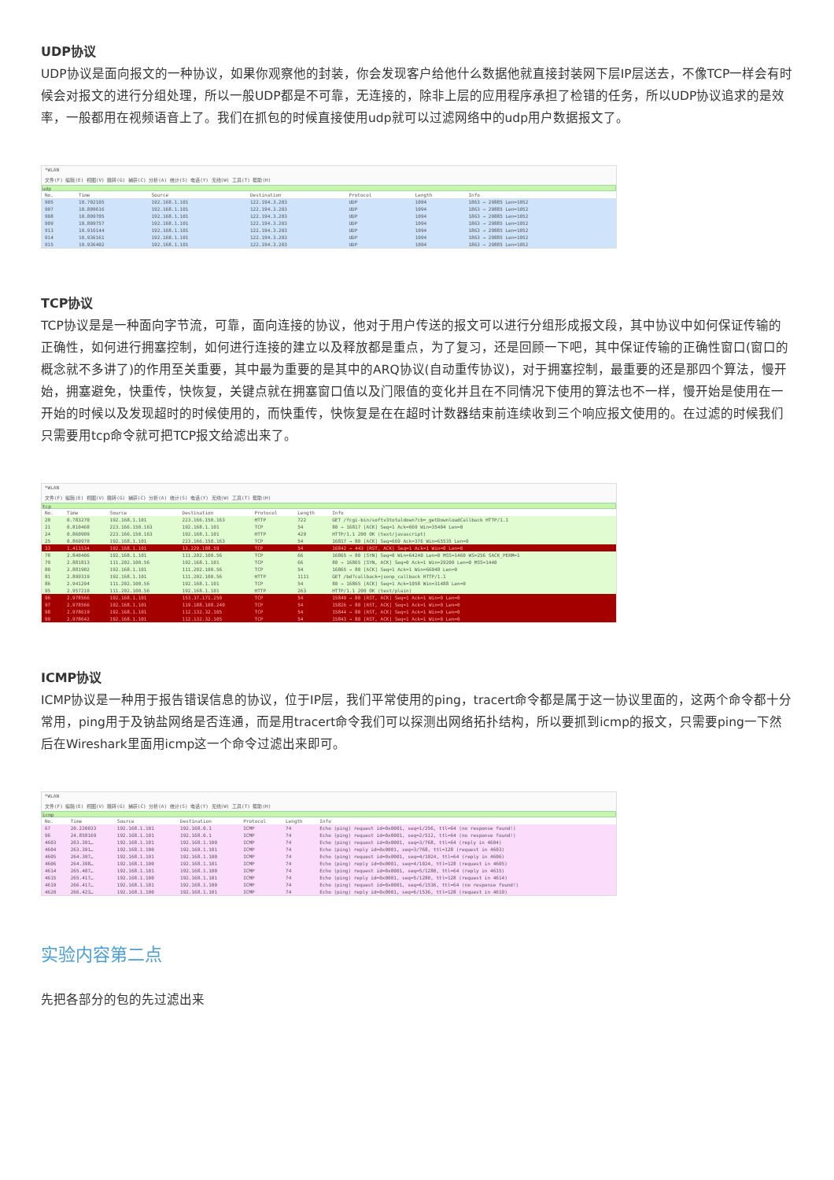UDP协议
UDP协议是面向报文的一种协议，如果你观察他的封装，你会发现客户给他什么数据他就直接封装网下层IP层送去，不像TCP一样会有时候会对报文的进行分组处理，所以一般UDP都是不可靠，无连接的，除非上层的应用程序承担了检错的任务，所以UDP协议追求的是效率，一般都用在视频语音上了。我们在抓包的时候直接使用udp就可以过滤网络中的udp用户数据报文了。
*WLAN
文件(F) 编辑(E) 视图(V) 跳转(G) 捕获(C) 分析(A) 统计(S) 电话(Y) 无线(W) 工具(T) 帮助(H)
udp
| No. | Time | Source | Destination | Protocol | Length | Info |
| --- | --- | --- | --- | --- | --- | --- |
| 905 | 10.702105 | 192.168.1.101 | 122.194.3.203 | UDP | 1094 | 1863 → 29885 Len=1052 |
| 907 | 10.809616 | 192.168.1.101 | 122.194.3.203 | UDP | 1094 | 1863 → 29885 Len=1052 |
| 908 | 10.809705 | 192.168.1.101 | 122.194.3.203 | UDP | 1094 | 1863 → 29885 Len=1052 |
| 909 | 10.809757 | 192.168.1.101 | 122.194.3.203 | UDP | 1094 | 1863 → 29885 Len=1052 |
| 913 | 10.916144 | 192.168.1.101 | 122.194.3.203 | UDP | 1094 | 1863 → 29885 Len=1052 |
| 914 | 10.936161 | 192.168.1.101 | 122.194.3.203 | UDP | 1094 | 1863 → 29885 Len=1052 |
| 915 | 10.936492 | 192.168.1.101 | 122.194.3.203 | UDP | 1094 | 1863 → 29885 Len=1052 |
TCP协议
TCP协议是是一种面向字节流，可靠，面向连接的协议，他对于用户传送的报文可以进行分组形成报文段，其中协议中如何保证传输的正确性，如何进行拥塞控制，如何进行连接的建立以及释放都是重点，为了复习，还是回顾一下吧，其中保证传输的正确性窗口(窗口的概念就不多讲了)的作用至关重要，其中最为重要的是其中的ARQ协议(自动重传协议)，对于拥塞控制，最重要的还是那四个算法，慢开始，拥塞避免，快重传，快恢复，关键点就在拥塞窗口值以及门限值的变化并且在不同情况下使用的算法也不一样，慢开始是使用在一开始的时候以及发现超时的时候使用的，而快重传，快恢复是在在超时计数器结束前连续收到三个响应报文使用的。在过滤的时候我们只需要用tcp命令就可把TCP报文给滤出来了。
*WLAN
文件(F) 编辑(E) 视图(V) 跳转(G) 捕获(C) 分析(A) 统计(S) 电话(Y) 无线(W) 工具(T) 帮助(H)
tcp
| No. | Time | Source | Destination | Protocol | Length | Info |
| --- | --- | --- | --- | --- | --- | --- |
| 20 | 0.783270 | 192.168.1.101 | 223.166.150.163 | HTTP | 722 | GET /fcgi-bin/softv3totaldown?cb=_getDownloadCallback HTTP/1.1 |
| 21 | 0.810468 | 223.166.150.163 | 192.168.1.101 | TCP | 54 | 80 → 16817 [ACK] Seq=1 Ack=669 Win=35404 Len=0 |
| 24 | 0.860909 | 223.166.150.163 | 192.168.1.101 | HTTP | 429 | HTTP/1.1 200 OK (text/javascript) |
| 25 | 0.860970 | 192.168.1.101 | 223.166.150.163 | TCP | 54 | 16817 → 80 [ACK] Seq=669 Ack=376 Win=65535 Len=0 |
| 33 | 1.411534 | 192.168.1.101 | 13.229.188.59 | TCP | 54 | 16842 → 443 [RST, ACK] Seq=1 Ack=1 Win=0 Len=0 |
| 78 | 2.840406 | 192.168.1.101 | 111.202.100.56 | TCP | 66 | 16865 → 80 [SYN] Seq=0 Win=64240 Len=0 MSS=1460 WS=256 SACK_PERM=1 |
| 79 | 2.881813 | 111.202.100.56 | 192.168.1.101 | TCP | 66 | 80 → 16865 [SYN, ACK] Seq=0 Ack=1 Win=29200 Len=0 MSS=1440 |
| 80 | 2.881902 | 192.168.1.101 | 111.202.100.56 | TCP | 54 | 16865 → 80 [ACK] Seq=1 Ack=1 Win=66048 Len=0 |
| 81 | 2.899319 | 192.168.1.101 | 111.202.100.56 | HTTP | 1111 | GET /bd?callback=jsonp_callback HTTP/1.1 |
| 86 | 2.941294 | 111.202.100.56 | 192.168.1.101 | TCP | 54 | 80 → 16865 [ACK] Seq=1 Ack=1058 Win=31488 Len=0 |
| 95 | 2.957210 | 111.202.100.56 | 192.168.1.101 | HTTP | 263 | HTTP/1.1 200 OK (text/plain) |
| 96 | 2.978566 | 192.168.1.101 | 153.37.171.250 | TCP | 54 | 15849 → 80 [RST, ACK] Seq=1 Ack=1 Win=0 Len=0 |
| 97 | 2.978566 | 192.168.1.101 | 119.188.108.240 | TCP | 54 | 15826 → 80 [RST, ACK] Seq=1 Ack=1 Win=0 Len=0 |
| 98 | 2.978619 | 192.168.1.101 | 112.132.32.105 | TCP | 54 | 15844 → 80 [RST, ACK] Seq=1 Ack=1 Win=0 Len=0 |
| 99 | 2.978642 | 192.168.1.101 | 112.132.32.105 | TCP | 54 | 15843 → 80 [RST, ACK] Seq=1 Ack=1 Win=0 Len=0 |
ICMP协议
ICMP协议是一种用于报告错误信息的协议，位于IP层，我们平常使用的ping，tracert命令都是属于这一协议里面的，这两个命令都十分常用，ping用于及钠盐网络是否连通，而是用tracert命令我们可以探测出网络拓扑结构，所以要抓到icmp的报文，只需要ping一下然后在Wireshark里面用icmp这一个命令过滤出来即可。
*WLAN
文件(F) 编辑(E) 视图(V) 跳转(G) 捕获(C) 分析(A) 统计(S) 电话(Y) 无线(W) 工具(T) 帮助(H)
icmp
| No. | Time | Source | Destination | Protocol | Length | Info |
| --- | --- | --- | --- | --- | --- | --- |
| 67 | 20.220033 | 192.168.1.101 | 192.168.0.1 | ICMP | 74 | Echo (ping) request id=0x0001, seq=1/256, ttl=64 (no response found!) |
| 96 | 24.858169 | 192.168.1.101 | 192.168.0.1 | ICMP | 74 | Echo (ping) request id=0x0001, seq=2/512, ttl=64 (no response found!) |
| 4603 | 263.391… | 192.168.1.101 | 192.168.1.100 | ICMP | 74 | Echo (ping) request id=0x0001, seq=3/768, ttl=64 (reply in 4604) |
| 4604 | 263.391… | 192.168.1.100 | 192.168.1.101 | ICMP | 74 | Echo (ping) reply id=0x0001, seq=3/768, ttl=128 (request in 4603) |
| 4605 | 264.397… | 192.168.1.101 | 192.168.1.100 | ICMP | 74 | Echo (ping) request id=0x0001, seq=4/1024, ttl=64 (reply in 4606) |
| 4606 | 264.398… | 192.168.1.100 | 192.168.1.101 | ICMP | 74 | Echo (ping) reply id=0x0001, seq=4/1024, ttl=128 (request in 4605) |
| 4614 | 265.407… | 192.168.1.101 | 192.168.1.100 | ICMP | 74 | Echo (ping) request id=0x0001, seq=5/1280, ttl=64 (reply in 4615) |
| 4615 | 265.417… | 192.168.1.100 | 192.168.1.101 | ICMP | 74 | Echo (ping) reply id=0x0001, seq=5/1280, ttl=128 (request in 4614) |
| 4619 | 266.417… | 192.168.1.101 | 192.168.1.100 | ICMP | 74 | Echo (ping) request id=0x0001, seq=6/1536, ttl=64 (no response found!) |
| 4620 | 266.423… | 192.168.1.100 | 192.168.1.101 | ICMP | 74 | Echo (ping) reply id=0x0001, seq=6/1536, ttl=128 (request in 4619) |
实验内容第二点
先把各部分的包的先过滤出来